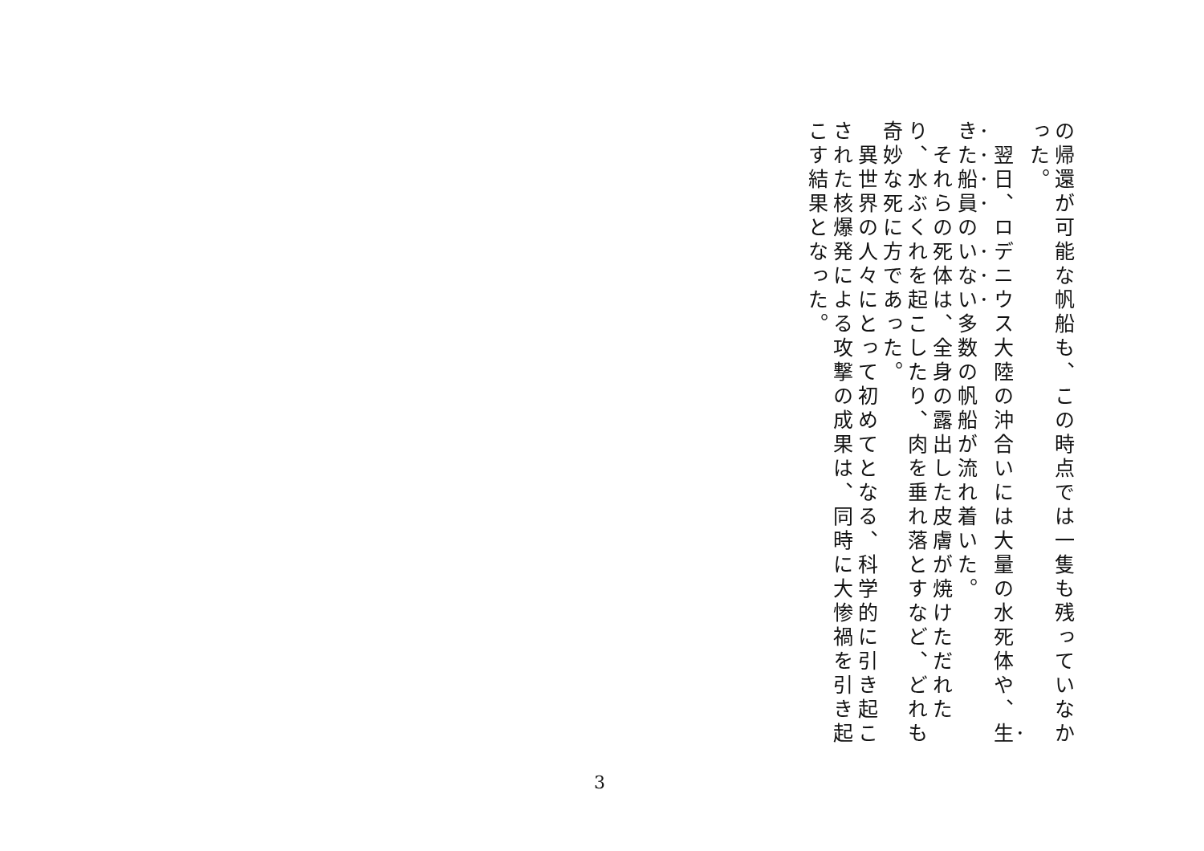の帰還が可能な帆船も、この時点では一隻も残っていなかった。
　翌日、ロデニウス大陸の沖合いには大量の水死体や、生きた船員のいない多数の帆船が流れ着いた。
　それらの死体は、全身の露出した皮膚が焼けただれたり、水ぶくれを起こしたり、肉を垂れ落とすなど、どれも奇妙な死に方であった。
　異世界の人々にとって初めてとなる、科学的に引き起こされた核爆発による攻撃の成果は、同時に大惨禍を引き起こす結果となった。
3